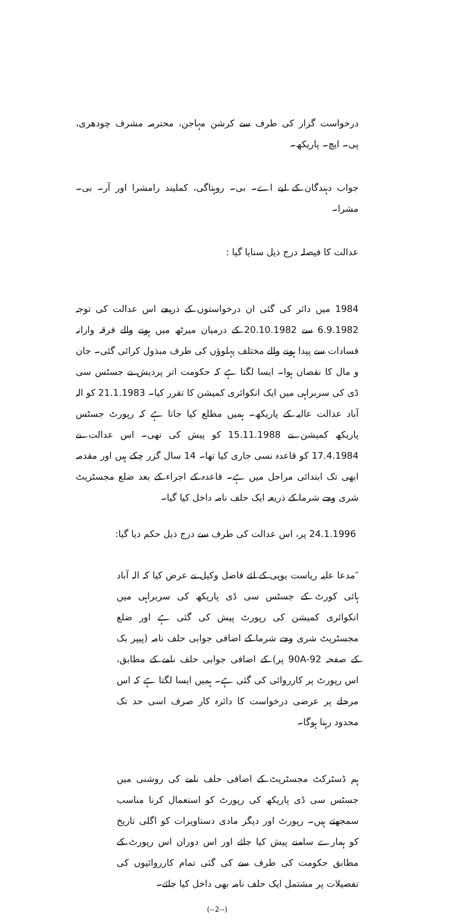درخواست گزار کی طرف سے کرشن مہاجن، محترمہ مشرف چودھری، پی۔ ایچ۔ پاریکھ۔
جواب دہندگان کے لیے اے۔ بی۔ روہتاگی، کملیند رامشرا اور آر۔ بی۔ مشرا۔
عدالت کا فیصلہ درج ذیل سنایا گیا :
1984 میں دائر کی گئی ان درخواستوں کے ذریعے اس عدالت کی توجہ 6.9.1982 سے 20.10.1982 کے درمیان میرٹھ میں ہونے والے فرقہ وارانہ فسادات سے پیدا ہونے والے مختلف پہلوؤں کی طرف مبذول کرائی گئی۔ جان و مال کا نقصان ہوا۔ ایسا لگتا ہے کہ حکومت اتر پردیش نے جسٹس سی ڈی کی سربراہی میں ایک انکوائری کمیشن کا تقرر کیا۔ 21.1.1983 کو الہ آباد عدالت عالیہ کے پاریکھ۔ ہمیں مطلع کیا جاتا ہے کہ رپورٹ جسٹس پاریکھ کمیشن نے 15.11.1988 کو پیش کی تھی۔ اس عدالت نے 17.4.1984 کو قاعدہ نسی جاری کیا تھا۔ 14 سال گزر چکے ہیں اور مقدمہ ابھی تک ابتدائی مراحل میں ہے۔ قاعدہ کے اجراء کے بعد ضلع مجسٹریٹ شری وجے شرما کے ذریعہ ایک حلف نامہ داخل کیا گیا۔
24.1.1996 پر، اس عدالت کی طرف سے درج ذیل حکم دیا گیا:
″مدعا علیہ ریاست یوپی کے لئے فاضل وکیل نے عرض کیا کہ الہ آباد ہائی کورٹ کے جسٹس سی ڈی پاریکھ کی سربراہی میں انکوائری کمیشن کی رپورٹ پیش کی گئی ہے اور ضلع مجسٹریٹ شری وجے شرما کے اضافی جوابی حلف نامہ (پیپر بک کے صفحہ 92-90A پر) کے اضافی جوابی حلف نامے کے مطابق، اس رپورٹ پر کارروائی کی گئی ہے۔ ہمیں ایسا لگتا ہے کہ اس مرحلے پر عرضی درخواست کا دائرہ کار صرف اسی حد تک محدود رہنا ہوگا۔
ہم ڈسٹرکٹ مجسٹریٹ کے اضافی حلف نامے کی روشنی میں جسٹس سی ڈی پاریکھ کی رپورٹ کو استعمال کرنا مناسب سمجھتے ہیں۔ رپورٹ اور دیگر مادی دستاویزات کو اگلی تاریخ کو ہمارے سامنے پیش کیا جائے اور اس دوران اس رپورٹ کے مطابق حکومت کی طرف سے کی گئی تمام کارروائیوں کی تفصیلات پر مشتمل ایک حلف نامہ بھی داخل کیا جائے۔
(--2--)